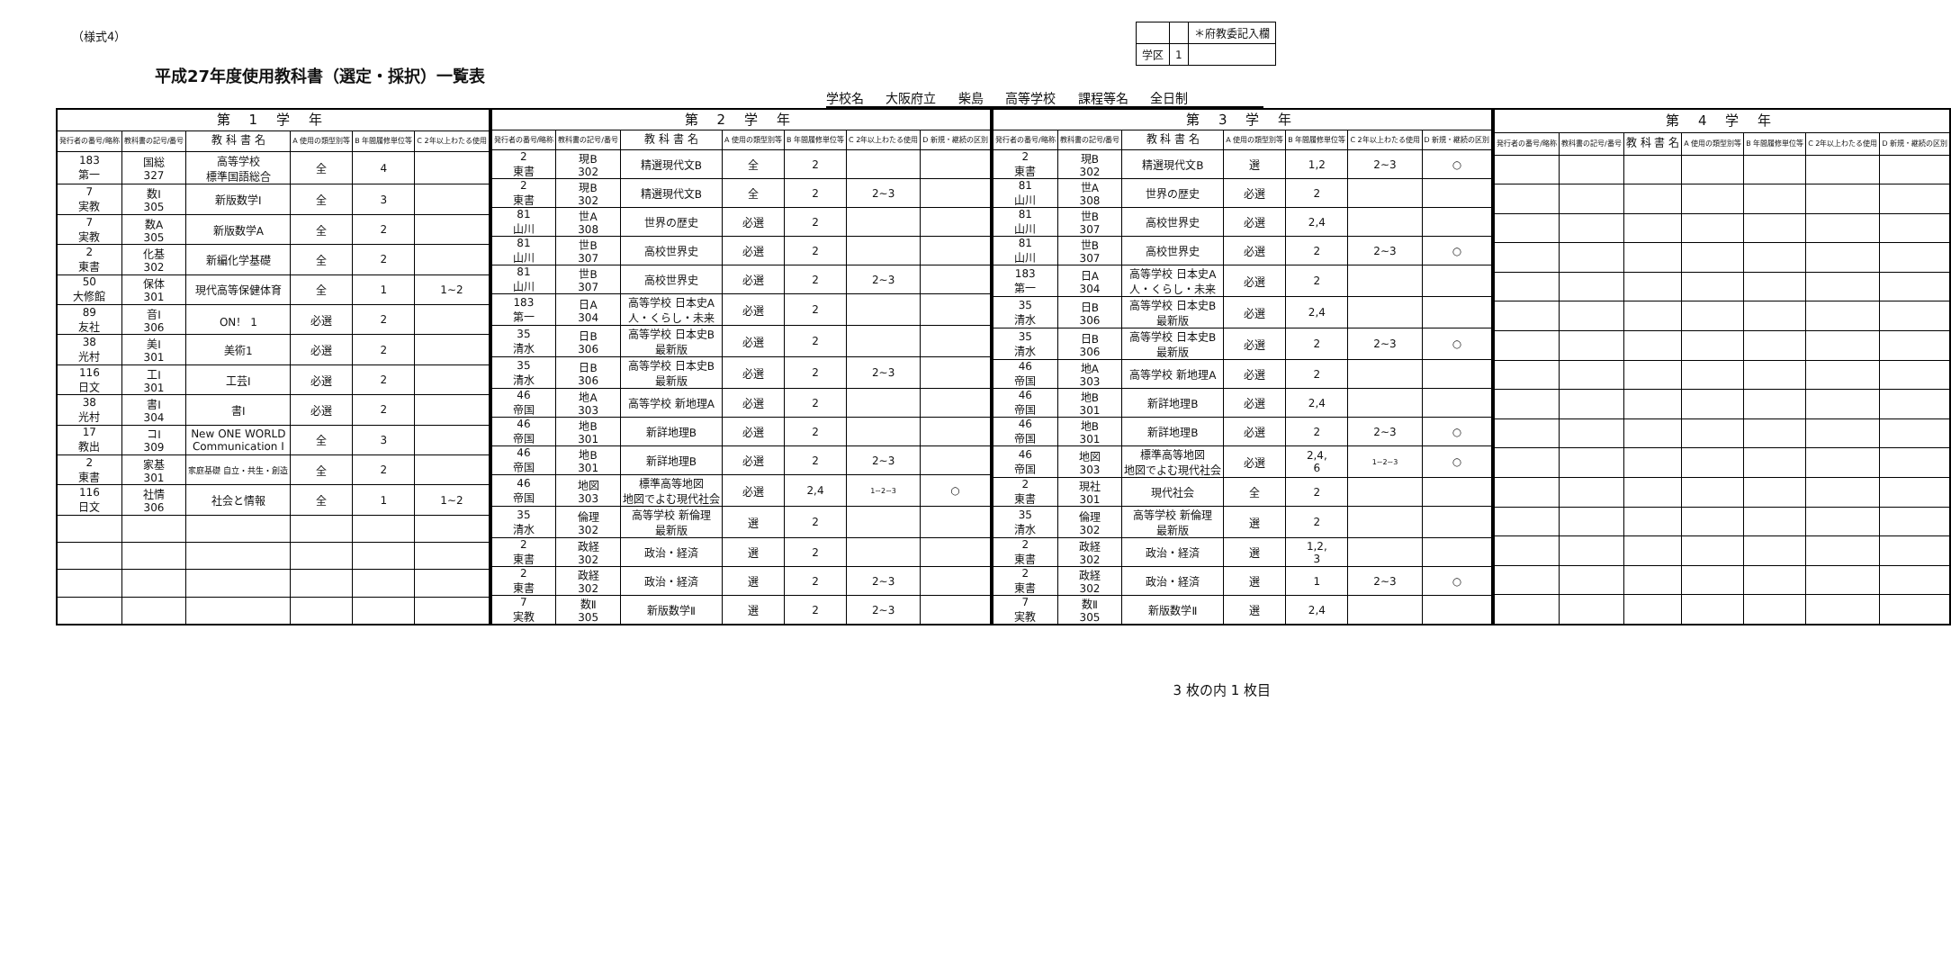（様式4）
平成27年度使用教科書（選定・採択）一覧表
| | | ＊府教委記入欄 |
| 学区 | 1 | |
学校名 大阪府立 柴島 高等学校 課程等名 全日制
| 第 1 学 年 | | | | | |
| --- | --- | --- | --- | --- | --- |
| 発行者の番号/略称 | 教科書の記号/番号 | 教 科 書 名 | A 使用の類型別等 | B 年間履修単位等 | C 2年以上わたる使用 |
| 183 第一 | 国総 327 | 高等学校 標準国語総合 | 全 | 4 | |
| 7 実教 | 数Ⅰ 305 | 新版数学Ⅰ | 全 | 3 | |
| 7 実教 | 数A 305 | 新版数学A | 全 | 2 | |
| 2 東書 | 化基 302 | 新編化学基礎 | 全 | 2 | |
| 50 大修館 | 保体 301 | 現代高等保健体育 | 全 | 1 | 1~2 |
| 89 友社 | 音Ⅰ 306 | ON！ 1 | 必選 | 2 | |
| 38 光村 | 美Ⅰ 301 | 美術1 | 必選 | 2 | |
| 116 日文 | 工Ⅰ 301 | 工芸Ⅰ | 必選 | 2 | |
| 38 光村 | 書Ⅰ 304 | 書Ⅰ | 必選 | 2 | |
| 17 教出 | コⅠ 309 | New ONE WORLD Communication Ⅰ | 全 | 3 | |
| 2 東書 | 家基 301 | 家庭基礎 自立・共生・創造 | 全 | 2 | |
| 116 日文 | 社情 306 | 社会と情報 | 全 | 1 | 1~2 |
| 第 2 学 年 | | | | | | |
| --- | --- | --- | --- | --- | --- | --- |
| 発行者の番号/略称 | 教科書の記号/番号 | 教 科 書 名 | A 使用の類型別等 | B 年間履修単位等 | C 2年以上わたる使用 | D 新規・継続の区別 |
| 2 東書 | 現B 302 | 精選現代文B | 全 | 2 | | |
| 2 東書 | 現B 302 | 精選現代文B | 全 | 2 | 2~3 | |
| 81 山川 | 世A 308 | 世界の歴史 | 必選 | 2 | | |
| 81 山川 | 世B 307 | 高校世界史 | 必選 | 2 | | |
| 81 山川 | 世B 307 | 高校世界史 | 必選 | 2 | 2~3 | |
| 183 第一 | 日A 304 | 高等学校 日本史A 人・くらし・未来 | 必選 | 2 | | |
| 35 清水 | 日B 306 | 高等学校 日本史B 最新版 | 必選 | 2 | | |
| 35 清水 | 日B 306 | 高等学校 日本史B 最新版 | 必選 | 2 | 2~3 | |
| 46 帝国 | 地A 303 | 高等学校 新地理A | 必選 | 2 | | |
| 46 帝国 | 地B 301 | 新詳地理B | 必選 | 2 | | |
| 46 帝国 | 地B 301 | 新詳地理B | 必選 | 2 | 2~3 | |
| 46 帝国 | 地図 303 | 標準高等地図 地図でよむ現代社会 | 必選 | 2,4 | 1~2~3 | ○ |
| 35 清水 | 倫理 302 | 高等学校 新倫理 最新版 | 選 | 2 | | |
| 2 東書 | 政経 302 | 政治・経済 | 選 | 2 | | |
| 2 東書 | 政経 302 | 政治・経済 | 選 | 2 | 2~3 | |
| 7 実教 | 数Ⅱ 305 | 新版数学Ⅱ | 選 | 2 | 2~3 | |
| 第 3 学 年 | | | | | | |
| --- | --- | --- | --- | --- | --- | --- |
| 発行者の番号/略称 | 教科書の記号/番号 | 教 科 書 名 | A 使用の類型別等 | B 年間履修単位等 | C 2年以上わたる使用 | D 新規・継続の区別 |
| 2 東書 | 現B 302 | 精選現代文B | 選 | 1,2 | 2~3 | ○ |
| 81 山川 | 世A 308 | 世界の歴史 | 必選 | 2 | | |
| 81 山川 | 世B 307 | 高校世界史 | 必選 | 2,4 | | |
| 81 山川 | 世B 307 | 高校世界史 | 必選 | 2 | 2~3 | ○ |
| 183 第一 | 日A 304 | 高等学校 日本史A 人・くらし・未来 | 必選 | 2 | | |
| 35 清水 | 日B 306 | 高等学校 日本史B 最新版 | 必選 | 2,4 | | |
| 35 清水 | 日B 306 | 高等学校 日本史B 最新版 | 必選 | 2 | 2~3 | ○ |
| 46 帝国 | 地A 303 | 高等学校 新地理A | 必選 | 2 | | |
| 46 帝国 | 地B 301 | 新詳地理B | 必選 | 2,4 | | |
| 46 帝国 | 地B 301 | 新詳地理B | 必選 | 2 | 2~3 | ○ |
| 46 帝国 | 地図 303 | 標準高等地図 地図でよむ現代社会 | 必選 | 2,4, 6 | 1~2~3 | ○ |
| 2 東書 | 現社 301 | 現代社会 | 全 | 2 | | |
| 35 清水 | 倫理 302 | 高等学校 新倫理 最新版 | 選 | 2 | | |
| 2 東書 | 政経 302 | 政治・経済 | 選 | 1,2, 3 | | |
| 2 東書 | 政経 302 | 政治・経済 | 選 | 1 | 2~3 | ○ |
| 7 実教 | 数Ⅱ 305 | 新版数学Ⅱ | 選 | 2,4 | | |
| 第 4 学 年 | | | | | | |
| --- | --- | --- | --- | --- | --- | --- |
| 発行者の番号/略称 | 教科書の記号/番号 | 教 科 書 名 | A 使用の類型別等 | B 年間履修単位等 | C 2年以上わたる使用 | D 新規・継続の区別 |
3 枚の内 1 枚目